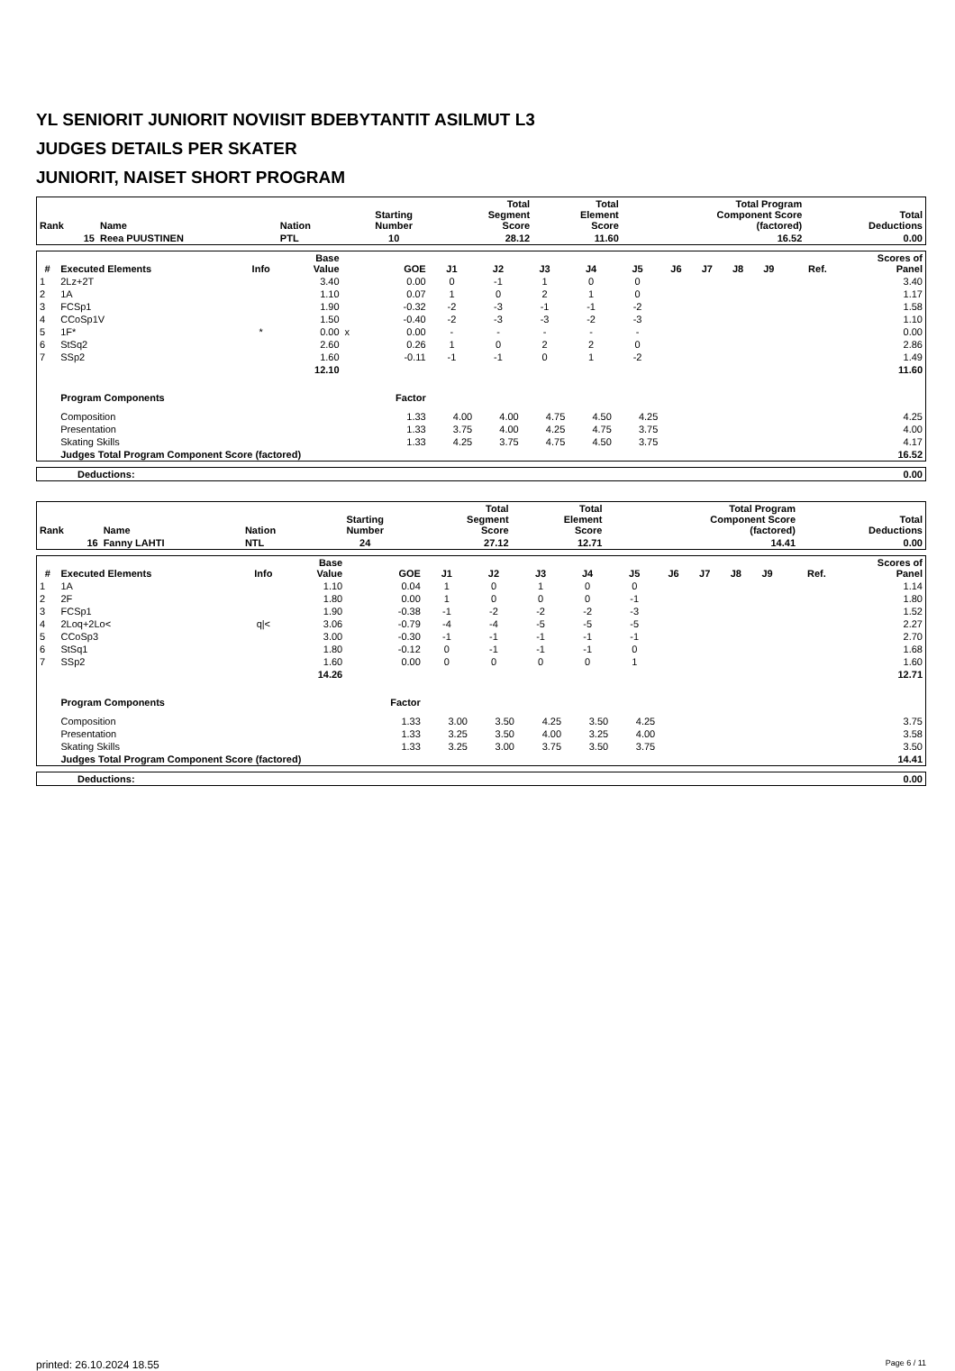YL SENIORIT JUNIORIT NOVIISIT BDEBYTANTIT ASILMUT L3
JUDGES DETAILS PER SKATER
JUNIORIT, NAISET SHORT PROGRAM
| Rank | Name | Nation | Starting Number | Total Segment Score | Total Element Score | Total Program Component Score (factored) | Total Deductions |
| --- | --- | --- | --- | --- | --- | --- | --- |
| 15 | Reea PUUSTINEN | PTL | 10 | 28.12 | 11.60 | 16.52 | 0.00 |
| # | Executed Elements | Info | Base Value | | GOE | J1 | J2 | J3 | J4 | J5 | J6 | J7 | J8 | J9 | Ref. | Scores of Panel |
| --- | --- | --- | --- | --- | --- | --- | --- | --- | --- | --- | --- | --- | --- | --- | --- | --- |
| 1 | 2Lz+2T | | 3.40 | | 0.00 | 0 | -1 | 1 | 0 | 0 | | | | | | 3.40 |
| 2 | 1A | | 1.10 | | 0.07 | 1 | 0 | 2 | 1 | 0 | | | | | | 1.17 |
| 3 | FCSp1 | | 1.90 | | -0.32 | -2 | -3 | -1 | -1 | -2 | | | | | | 1.58 |
| 4 | CCoSp1V | | 1.50 | | -0.40 | -2 | -3 | -3 | -2 | -3 | | | | | | 1.10 |
| 5 | 1F* | * | 0.00 | x | 0.00 | - | - | - | - | - | | | | | | 0.00 |
| 6 | StSq2 | | 2.60 | | 0.26 | 1 | 0 | 2 | 2 | 0 | | | | | | 2.86 |
| 7 | SSp2 | | 1.60 | | -0.11 | -1 | -1 | 0 | 1 | -2 | | | | | | 1.49 |
| | | | 12.10 | | | | | | | | | | | | | 11.60 |
| | Program Components | | | | Factor | | | | | | | | | | | |
| | Composition | | | | 1.33 | 4.00 | 4.00 | 4.75 | 4.50 | 4.25 | | | | | | 4.25 |
| | Presentation | | | | 1.33 | 3.75 | 4.00 | 4.25 | 4.75 | 3.75 | | | | | | 4.00 |
| | Skating Skills | | | | 1.33 | 4.25 | 3.75 | 4.75 | 4.50 | 3.75 | | | | | | 4.17 |
| | Judges Total Program Component Score (factored) | | | | | | | | | | | | | | | 16.52 |
| Deductions: | 0.00 |
| Rank | Name | Nation | Starting Number | Total Segment Score | Total Element Score | Total Program Component Score (factored) | Total Deductions |
| --- | --- | --- | --- | --- | --- | --- | --- |
| 16 | Fanny LAHTI | NTL | 24 | 27.12 | 12.71 | 14.41 | 0.00 |
| # | Executed Elements | Info | Base Value | | GOE | J1 | J2 | J3 | J4 | J5 | J6 | J7 | J8 | J9 | Ref. | Scores of Panel |
| --- | --- | --- | --- | --- | --- | --- | --- | --- | --- | --- | --- | --- | --- | --- | --- | --- |
| 1 | 1A | | 1.10 | | 0.04 | 1 | 0 | 1 | 0 | 0 | | | | | | 1.14 |
| 2 | 2F | | 1.80 | | 0.00 | 1 | 0 | 0 | 0 | -1 | | | | | | 1.80 |
| 3 | FCSp1 | | 1.90 | | -0.38 | -1 | -2 | -2 | -2 | -3 | | | | | | 1.52 |
| 4 | 2Loq+2Lo< | q/< | 3.06 | | -0.79 | -4 | -4 | -5 | -5 | -5 | | | | | | 2.27 |
| 5 | CCoSp3 | | 3.00 | | -0.30 | -1 | -1 | -1 | -1 | -1 | | | | | | 2.70 |
| 6 | StSq1 | | 1.80 | | -0.12 | 0 | -1 | -1 | -1 | 0 | | | | | | 1.68 |
| 7 | SSp2 | | 1.60 | | 0.00 | 0 | 0 | 0 | 0 | 1 | | | | | | 1.60 |
| | | | 14.26 | | | | | | | | | | | | | 12.71 |
| | Program Components | | | | Factor | | | | | | | | | | | |
| | Composition | | | | 1.33 | 3.00 | 3.50 | 4.25 | 3.50 | 4.25 | | | | | | 3.75 |
| | Presentation | | | | 1.33 | 3.25 | 3.50 | 4.00 | 3.25 | 4.00 | | | | | | 3.58 |
| | Skating Skills | | | | 1.33 | 3.25 | 3.00 | 3.75 | 3.50 | 3.75 | | | | | | 3.50 |
| | Judges Total Program Component Score (factored) | | | | | | | | | | | | | | | 14.41 |
| Deductions: | 0.00 |
printed: 26.10.2024 18.55 Page 6 / 11